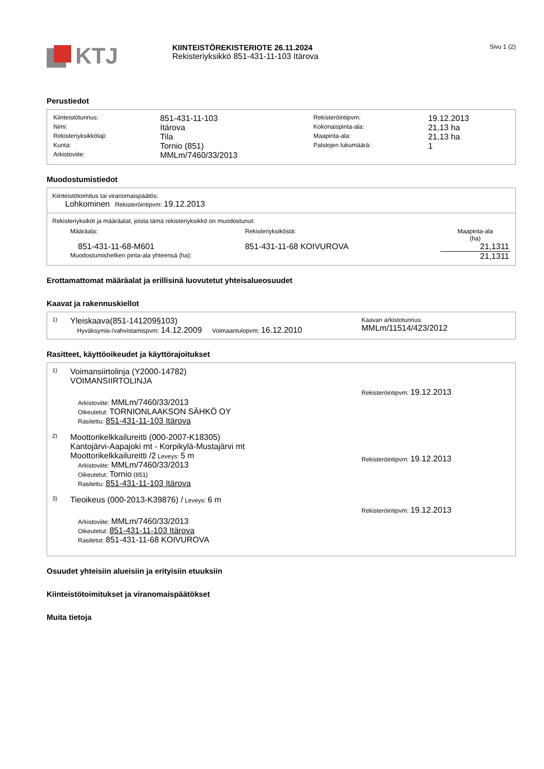KTJ
KIINTEISTÖREKISTERIOTE 26.11.2024
Rekisteriyksikkö 851-431-11-103 Itärova
Sivu 1 (2)
Perustiedot
| Kiinteistötunnus: | 851-431-11-103 | Rekisteröintipvm: | 19.12.2013 |
| Nimi: | Itärova | Kokonaispinta-ala: | 21,13 ha |
| Rekisteriyksikkölaji: | Tila | Maapinta-ala: | 21,13 ha |
| Kunta: | Tornio (851) | Palstojen lukumäärä: | 1 |
| Arkistoviite: | MMLm/7460/33/2013 | | |
Muodostumistiedot
Kiinteistötoimitus tai viranomaispäätös:
Lohkominen Rekisteröintipvm: 19.12.2013
Rekisteriyksiköt ja määräalat, joista tämä rekisteriyksikkö on muodostunut:
| Määräala: | Rekisteriyksiköstä: | Maapinta-ala (ha) |
| 851-431-11-68-M601 | 851-431-11-68 KOIVUROVA | 21,1311 |
| Muodostumishetken pinta-ala yhteensä (ha): | | 21,1311 |
Erottamattomat määräalat ja erillisinä luovutetut yhteisalueosuudet
Kaavat ja rakennuskiellot
1)
Yleiskaava(851-141209§103)
Hyväksymis-/vahvistamispvm: 14.12.2009 Voimaantulopvm: 16.12.2010
Kaavan arkistotunnus:
MMLm/11514/423/2012
Rasitteet, käyttöoikeudet ja käyttörajoitukset
1)
Voimansiirtolinja (Y2000-14782)
VOIMANSIIRTOLINJA
Arkistoviite: MMLm/7460/33/2013
Oikeutetut: TORNIONLAAKSON SÄHKÖ OY
Rasitettu: 851-431-11-103 Itärova
Rekisteröintipvm: 19.12.2013
2)
Moottorikelkkailureitti (000-2007-K18305)
Kantojärvi-Aapajoki mt - Korpikylä-Mustajärvi mt
Moottorikelkkailureitti /2 Leveys: 5 m
Arkistoviite: MMLm/7460/33/2013
Oikeutetut: Tornio (851)
Rasitettu: 851-431-11-103 Itärova
Rekisteröintipvm: 19.12.2013
3)
Tieoikeus (000-2013-K39876) / Leveys: 6 m
Arkistoviite: MMLm/7460/33/2013
Oikeutetut: 851-431-11-103 Itärova
Rasitetut: 851-431-11-68 KOIVUROVA
Rekisteröintipvm: 19.12.2013
Osuudet yhteisiin alueisiin ja erityisiin etuuksiin
Kiinteistötoimitukset ja viranomaispäätökset
Muita tietoja